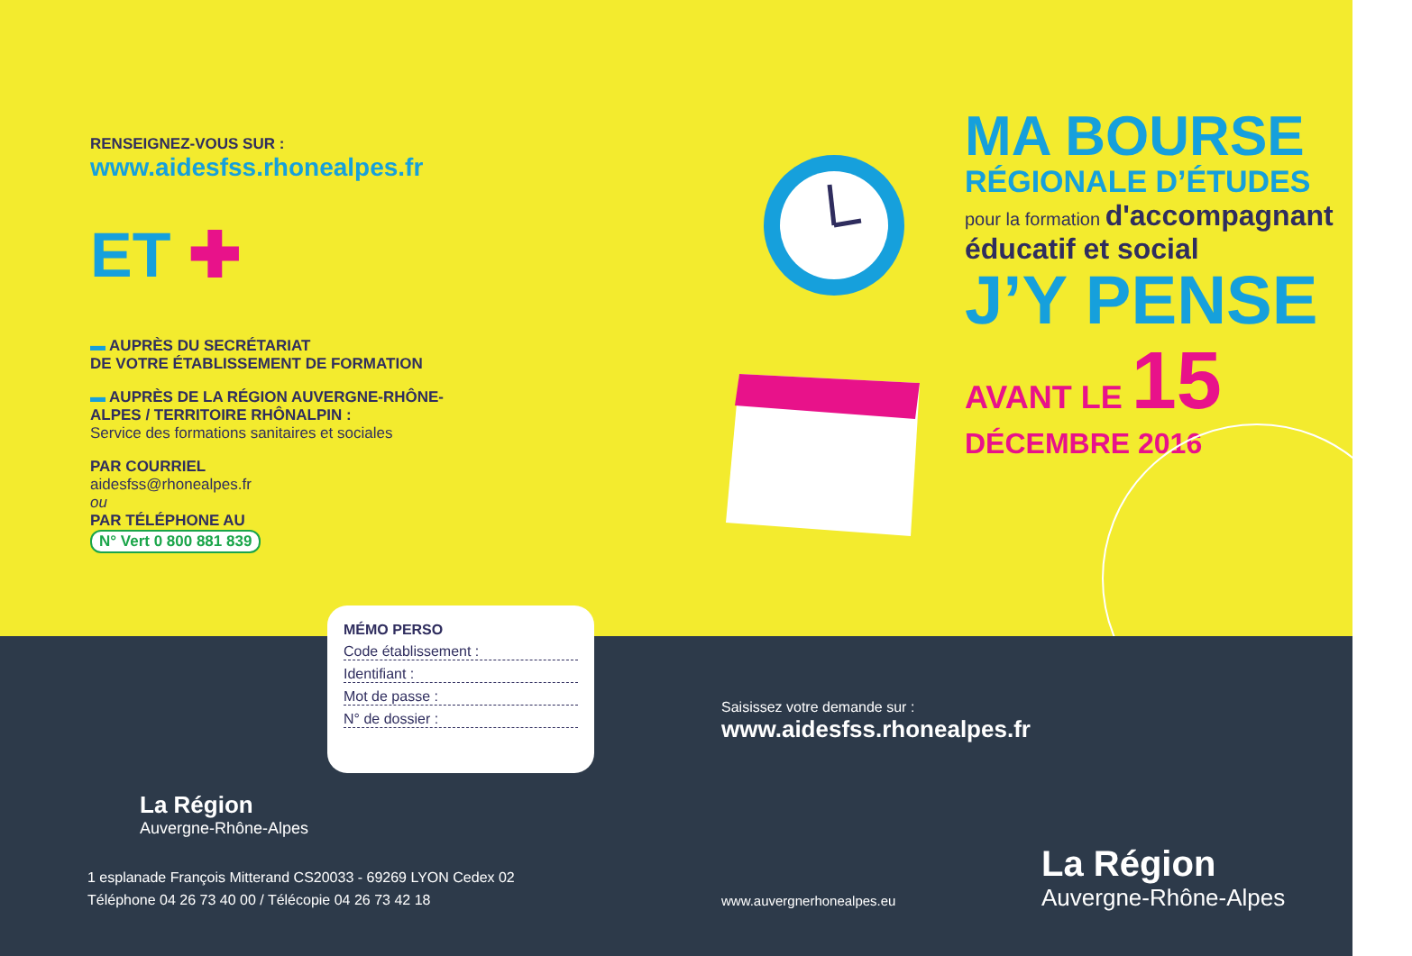RENSEIGNEZ-VOUS SUR :
www.aidesfss.rhonealpes.fr
ET ✚
▬ AUPRÈS DU SECRÉTARIAT
DE VOTRE ÉTABLISSEMENT DE FORMATION
▬ AUPRÈS DE LA RÉGION AUVERGNE-RHÔNE-ALPES / TERRITOIRE RHÔNALPIN :
Service des formations sanitaires et sociales
PAR COURRIEL
aidesfss@rhonealpes.fr
ou
PAR TÉLÉPHONE AU
N° Vert 0 800 881 839
MA BOURSE
RÉGIONALE D’ÉTUDES
pour la formation d'accompagnant éducatif et social
J’Y PENSE
AVANT LE 15
DÉCEMBRE 2016
MÉMO PERSO
Code établissement :
Identifiant :
Mot de passe :
N° de dossier :
Saisissez votre demande sur :
www.aidesfss.rhonealpes.fr
La Région
Auvergne-Rhône-Alpes
1 esplanade François Mitterand CS20033 - 69269 LYON Cedex 02
Téléphone 04 26 73 40 00 / Télécopie 04 26 73 42 18
www.auvergnerhonealpes.eu
La Région
Auvergne-Rhône-Alpes